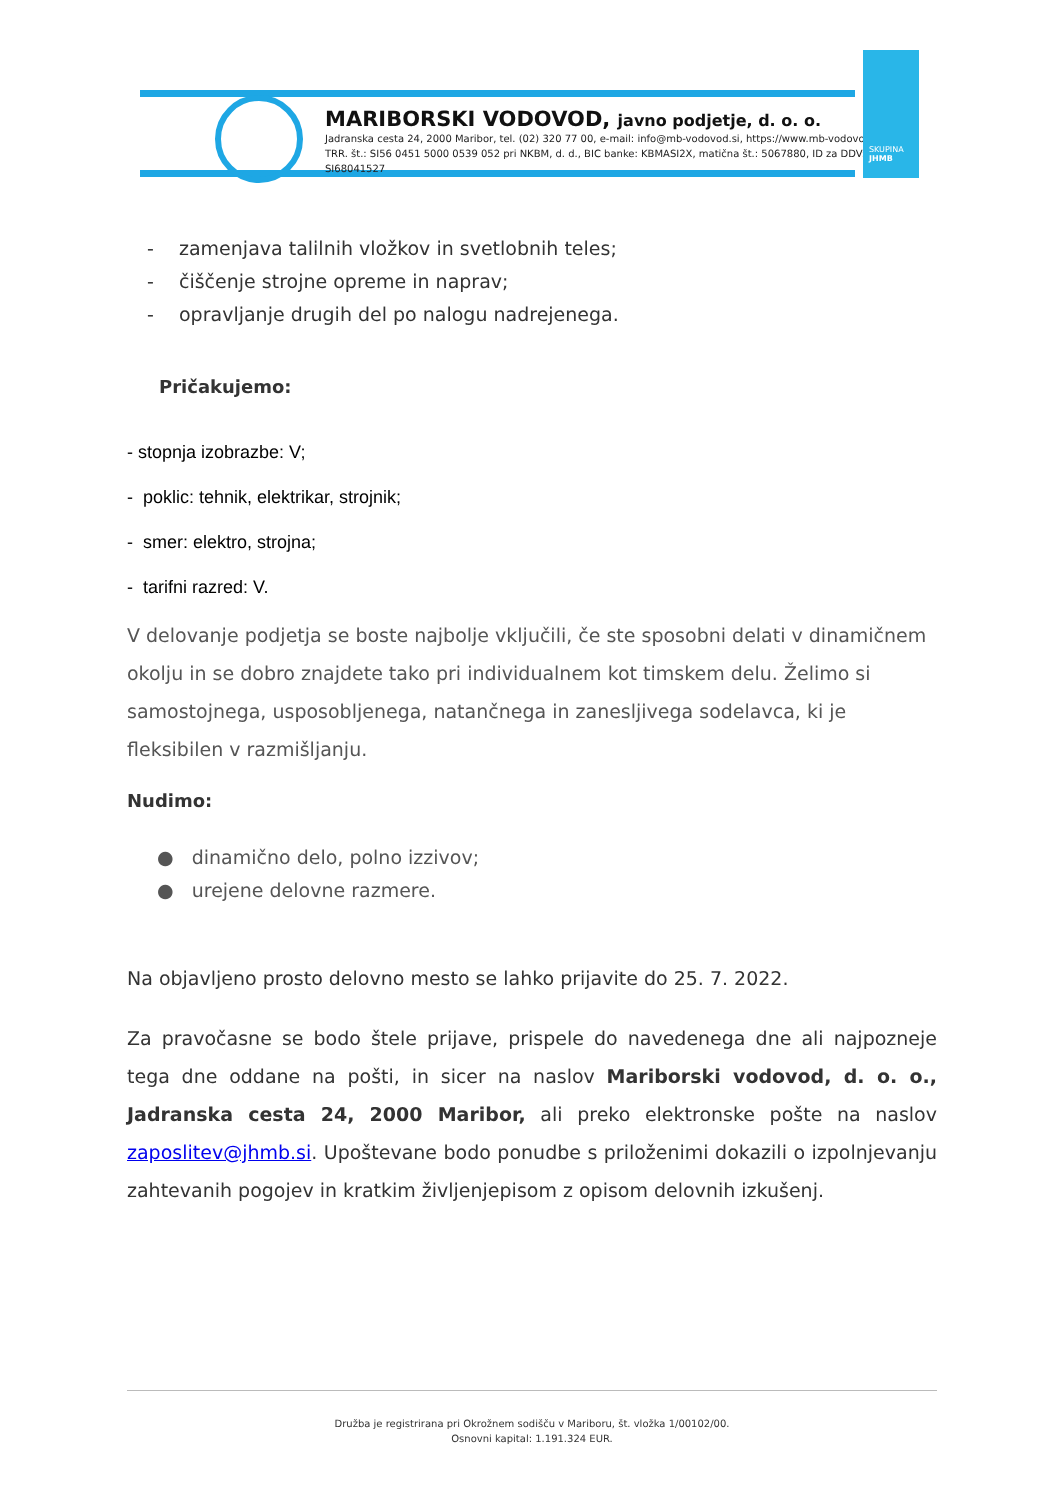MARIBORSKI VODOVOD, javno podjetje, d. o. o.
Jadranska cesta 24, 2000 Maribor, tel. (02) 320 77 00, e-mail: info@mb-vodovod.si, https://www.mb-vodovod.si
TRR. št.: SI56 0451 5000 0539 052 pri NKBM, d. d., BIC banke: KBMASI2X, matična št.: 5067880, ID za DDV: SI68041527
SKUPINA
JHMB
- zamenjava talilnih vložkov in svetlobnih teles;
- čiščenje strojne opreme in naprav;
- opravljanje drugih del po nalogu nadrejenega.
Pričakujemo:
- stopnja izobrazbe: V;
- poklic: tehnik, elektrikar, strojnik;
- smer: elektro, strojna;
- tarifni razred: V.
V delovanje podjetja se boste najbolje vključili, če ste sposobni delati v dinamičnem okolju in se dobro znajdete tako pri individualnem kot timskem delu. Želimo si samostojnega, usposobljenega, natančnega in zanesljivega sodelavca, ki je fleksibilen v razmišljanju.
Nudimo:
● dinamično delo, polno izzivov;
● urejene delovne razmere.
Na objavljeno prosto delovno mesto se lahko prijavite do 25. 7. 2022.
Za pravočasne se bodo štele prijave, prispele do navedenega dne ali najpozneje tega dne oddane na pošti, in sicer na naslov Mariborski vodovod, d. o. o., Jadranska cesta 24, 2000 Maribor, ali preko elektronske pošte na naslov zaposlitev@jhmb.si. Upoštevane bodo ponudbe s priloženimi dokazili o izpolnjevanju zahtevanih pogojev in kratkim življenjepisom z opisom delovnih izkušenj.
Družba je registrirana pri Okrožnem sodišču v Mariboru, št. vložka 1/00102/00.
Osnovni kapital: 1.191.324 EUR.